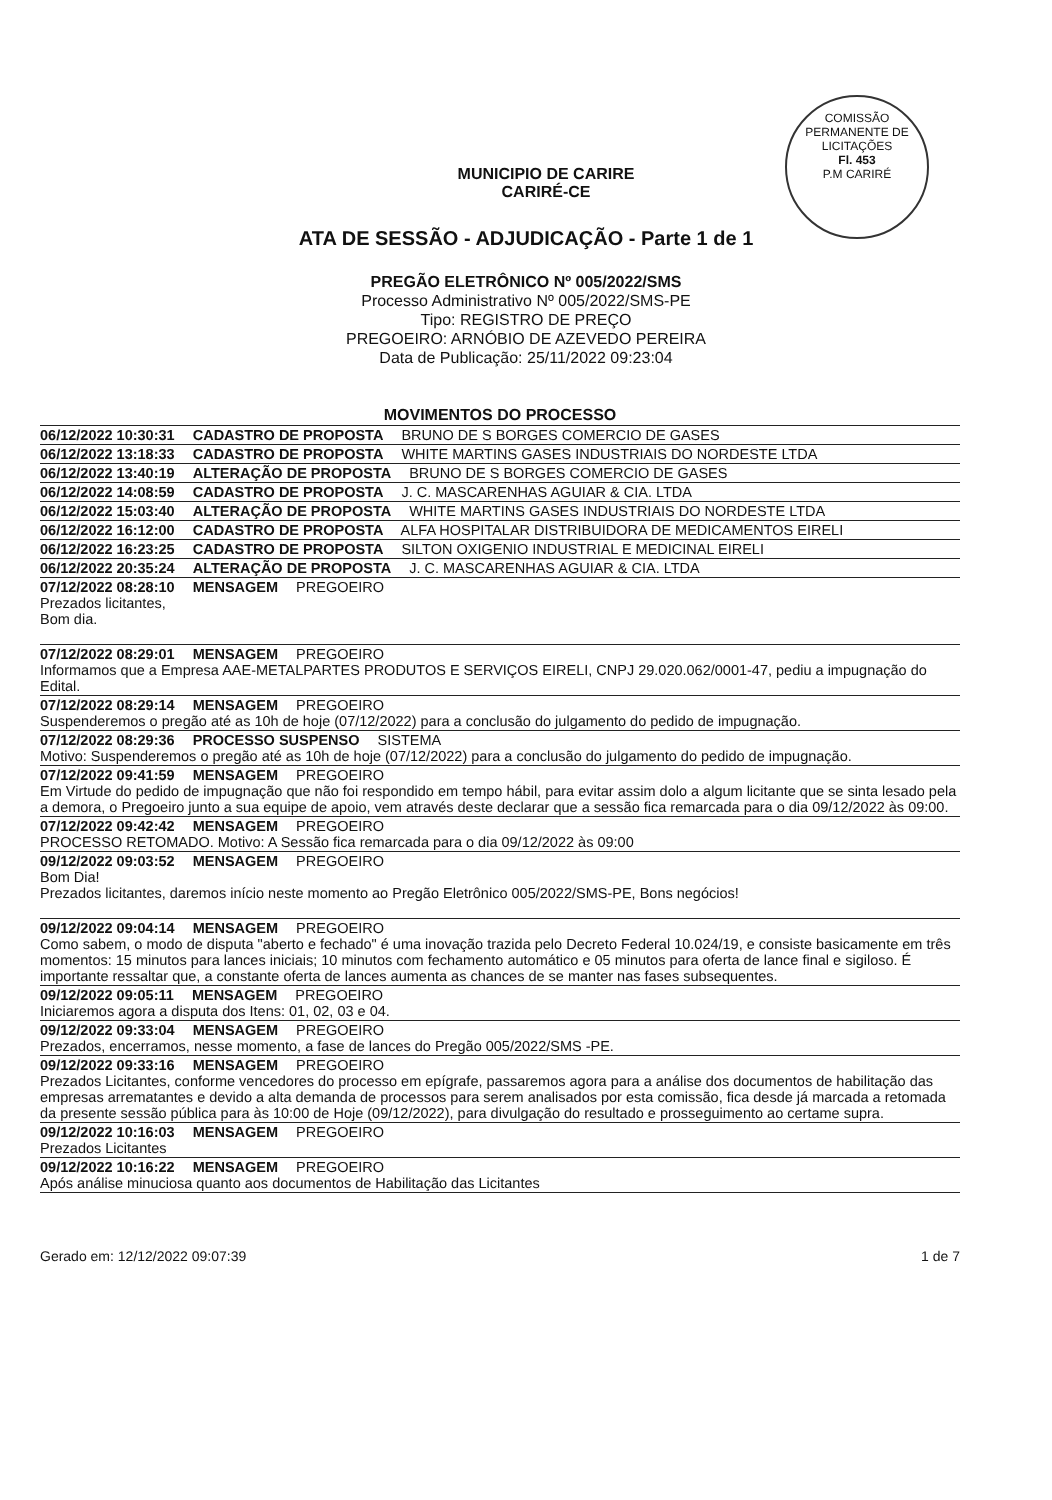COMISSÃO PERMANENTE DE LICITAÇÕES
Fl. 453
P.M CARIRÉ
MUNICIPIO DE CARIRE
CARIRÉ-CE
ATA DE SESSÃO - ADJUDICAÇÃO - Parte 1 de 1
PREGÃO ELETRÔNICO Nº 005/2022/SMS
Processo Administrativo Nº 005/2022/SMS-PE
Tipo: REGISTRO DE PREÇO
PREGOEIRO: ARNÓBIO DE AZEVEDO PEREIRA
Data de Publicação: 25/11/2022 09:23:04
MOVIMENTOS DO PROCESSO
06/12/2022 10:30:31 CADASTRO DE PROPOSTA BRUNO DE S BORGES COMERCIO DE GASES
06/12/2022 13:18:33 CADASTRO DE PROPOSTA WHITE MARTINS GASES INDUSTRIAIS DO NORDESTE LTDA
06/12/2022 13:40:19 ALTERAÇÃO DE PROPOSTA BRUNO DE S BORGES COMERCIO DE GASES
06/12/2022 14:08:59 CADASTRO DE PROPOSTA J. C. MASCARENHAS AGUIAR & CIA. LTDA
06/12/2022 15:03:40 ALTERAÇÃO DE PROPOSTA WHITE MARTINS GASES INDUSTRIAIS DO NORDESTE LTDA
06/12/2022 16:12:00 CADASTRO DE PROPOSTA ALFA HOSPITALAR DISTRIBUIDORA DE MEDICAMENTOS EIRELI
06/12/2022 16:23:25 CADASTRO DE PROPOSTA SILTON OXIGENIO INDUSTRIAL E MEDICINAL EIRELI
06/12/2022 20:35:24 ALTERAÇÃO DE PROPOSTA J. C. MASCARENHAS AGUIAR & CIA. LTDA
07/12/2022 08:28:10 MENSAGEM PREGOEIRO
Prezados licitantes,
Bom dia.
07/12/2022 08:29:01 MENSAGEM PREGOEIRO
Informamos que a Empresa AAE-METALPARTES PRODUTOS E SERVIÇOS EIRELI, CNPJ 29.020.062/0001-47, pediu a impugnação do Edital.
07/12/2022 08:29:14 MENSAGEM PREGOEIRO
Suspenderemos o pregão até as 10h de hoje (07/12/2022) para a conclusão do julgamento do pedido de impugnação.
07/12/2022 08:29:36 PROCESSO SUSPENSO SISTEMA
Motivo: Suspenderemos o pregão até as 10h de hoje (07/12/2022) para a conclusão do julgamento do pedido de impugnação.
07/12/2022 09:41:59 MENSAGEM PREGOEIRO
Em Virtude do pedido de impugnação que não foi respondido em tempo hábil, para evitar assim dolo a algum licitante que se sinta lesado pela a demora, o Pregoeiro junto a sua equipe de apoio, vem através deste declarar que a sessão fica remarcada para o dia 09/12/2022 às 09:00.
07/12/2022 09:42:42 MENSAGEM PREGOEIRO
PROCESSO RETOMADO. Motivo: A Sessão fica remarcada para o dia 09/12/2022 às 09:00
09/12/2022 09:03:52 MENSAGEM PREGOEIRO
Bom Dia!
Prezados licitantes, daremos início neste momento ao Pregão Eletrônico 005/2022/SMS-PE, Bons negócios!
09/12/2022 09:04:14 MENSAGEM PREGOEIRO
Como sabem, o modo de disputa "aberto e fechado" é uma inovação trazida pelo Decreto Federal 10.024/19, e consiste basicamente em três momentos: 15 minutos para lances iniciais; 10 minutos com fechamento automático e 05 minutos para oferta de lance final e sigiloso. É importante ressaltar que, a constante oferta de lances aumenta as chances de se manter nas fases subsequentes.
09/12/2022 09:05:11 MENSAGEM PREGOEIRO
Iniciaremos agora a disputa dos Itens: 01, 02, 03 e 04.
09/12/2022 09:33:04 MENSAGEM PREGOEIRO
Prezados, encerramos, nesse momento, a fase de lances do Pregão 005/2022/SMS -PE.
09/12/2022 09:33:16 MENSAGEM PREGOEIRO
Prezados Licitantes, conforme vencedores do processo em epígrafe, passaremos agora para a análise dos documentos de habilitação das empresas arrematantes e devido a alta demanda de processos para serem analisados por esta comissão, fica desde já marcada a retomada da presente sessão pública para às 10:00 de Hoje (09/12/2022), para divulgação do resultado e prosseguimento ao certame supra.
09/12/2022 10:16:03 MENSAGEM PREGOEIRO
Prezados Licitantes
09/12/2022 10:16:22 MENSAGEM PREGOEIRO
Após análise minuciosa quanto aos documentos de Habilitação das Licitantes
Gerado em: 12/12/2022 09:07:39 1 de 7